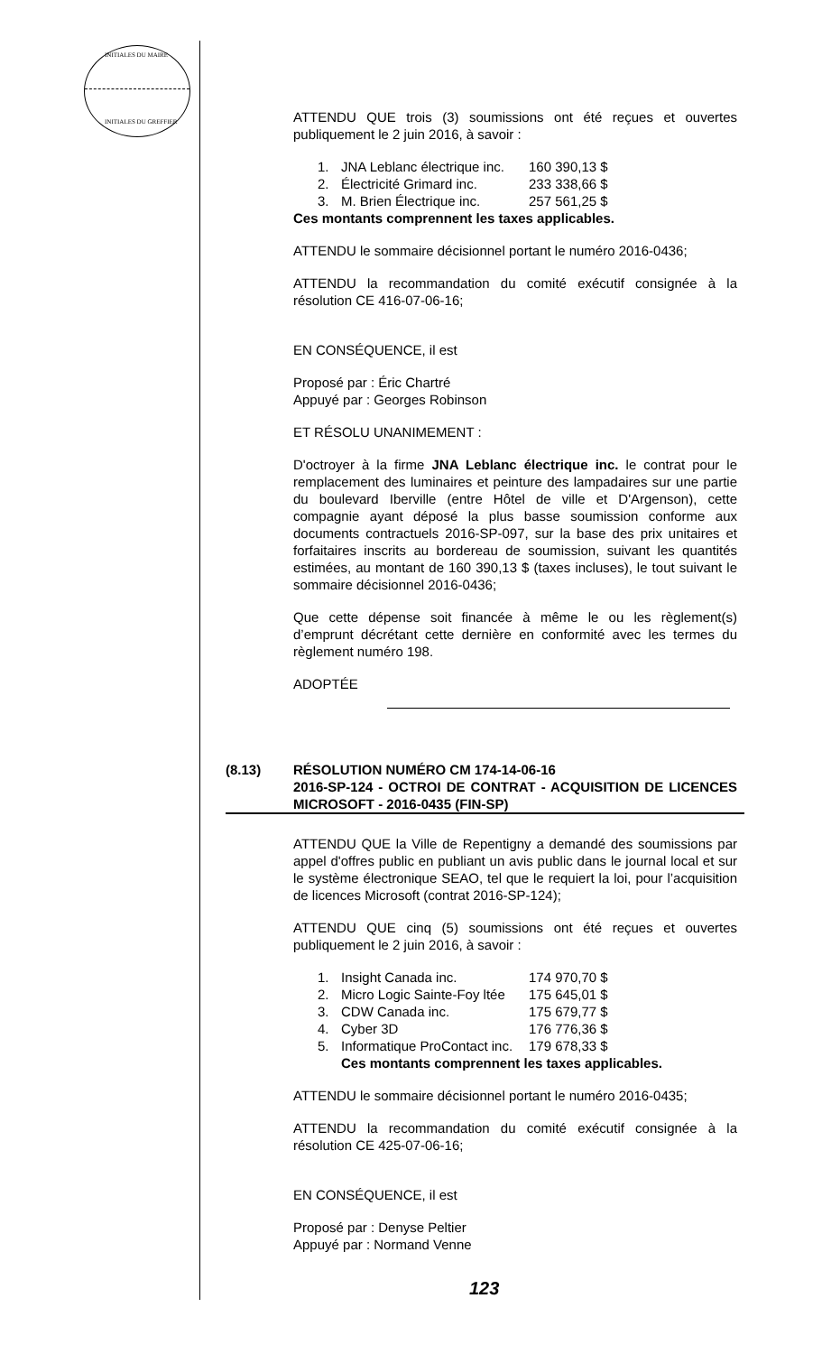INITIALES DU MAIRE
INITIALES DU GREFFIER
ATTENDU QUE trois (3) soumissions ont été reçues et ouvertes publiquement le 2 juin 2016, à savoir :
1. JNA Leblanc électrique inc. 160 390,13 $
2. Électricité Grimard inc. 233 338,66 $
3. M. Brien Électrique inc. 257 561,25 $
Ces montants comprennent les taxes applicables.
ATTENDU le sommaire décisionnel portant le numéro 2016-0436;
ATTENDU la recommandation du comité exécutif consignée à la résolution CE 416-07-06-16;
EN CONSÉQUENCE, il est
Proposé par : Éric Chartré
Appuyé par : Georges Robinson
ET RÉSOLU UNANIMEMENT :
D'octroyer à la firme JNA Leblanc électrique inc. le contrat pour le remplacement des luminaires et peinture des lampadaires sur une partie du boulevard Iberville (entre Hôtel de ville et D'Argenson), cette compagnie ayant déposé la plus basse soumission conforme aux documents contractuels 2016-SP-097, sur la base des prix unitaires et forfaitaires inscrits au bordereau de soumission, suivant les quantités estimées, au montant de 160 390,13 $ (taxes incluses), le tout suivant le sommaire décisionnel 2016-0436;
Que cette dépense soit financée à même le ou les règlement(s) d’emprunt décrétant cette dernière en conformité avec les termes du règlement numéro 198.
ADOPTÉE
(8.13)
RÉSOLUTION NUMÉRO CM 174-14-06-16
2016-SP-124 - OCTROI DE CONTRAT - ACQUISITION DE LICENCES MICROSOFT - 2016-0435 (FIN-SP)
ATTENDU QUE la Ville de Repentigny a demandé des soumissions par appel d'offres public en publiant un avis public dans le journal local et sur le système électronique SEAO, tel que le requiert la loi, pour l’acquisition de licences Microsoft (contrat 2016-SP-124);
ATTENDU QUE cinq (5) soumissions ont été reçues et ouvertes publiquement le 2 juin 2016, à savoir :
1. Insight Canada inc. 174 970,70 $
2. Micro Logic Sainte-Foy ltée 175 645,01 $
3. CDW Canada inc. 175 679,77 $
4. Cyber 3D 176 776,36 $
5. Informatique ProContact inc. 179 678,33 $
Ces montants comprennent les taxes applicables.
ATTENDU le sommaire décisionnel portant le numéro 2016-0435;
ATTENDU la recommandation du comité exécutif consignée à la résolution CE 425-07-06-16;
EN CONSÉQUENCE, il est
Proposé par : Denyse Peltier
Appuyé par : Normand Venne
123